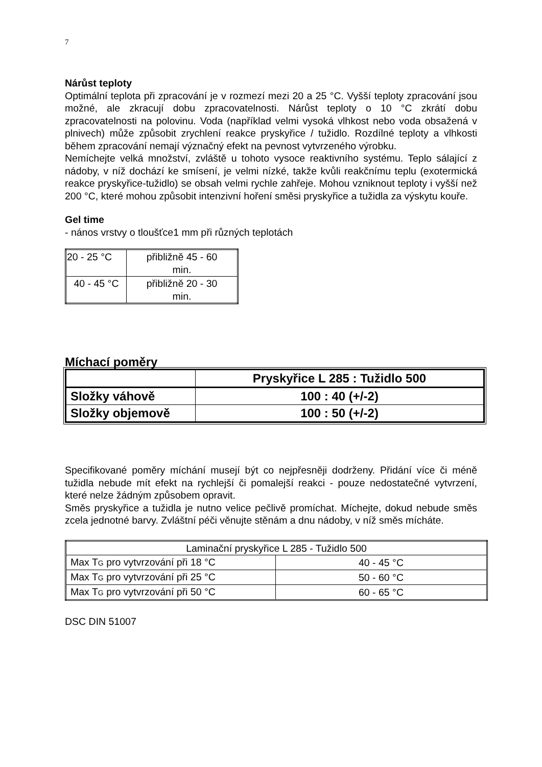7
Nárůst teploty
Optimální teplota při zpracování je v rozmezí mezi 20 a 25 °C. Vyšší teploty zpracování jsou možné, ale zkracují dobu zpracovatelnosti. Nárůst teploty o 10 °C zkrátí dobu zpracovatelnosti na polovinu. Voda (například velmi vysoká vlhkost nebo voda obsažená v plnivech) může způsobit zrychlení reakce pryskyřice / tužidlo. Rozdílné teploty a vlhkosti během zpracování nemají význačný efekt na pevnost vytvrzeného výrobku.
Nemíchejte velká množství, zvláště u tohoto vysoce reaktivního systému. Teplo sálající z nádoby, v níž dochází ke smísení, je velmi nízké, takže kvůli reakčnímu teplu (exotermická reakce pryskyřice-tužidlo) se obsah velmi rychle zahřeje. Mohou vzniknout teploty i vyšší než 200 °C, které mohou způsobit intenzivní hoření směsi pryskyřice a tužidla za výskytu kouře.
Gel time
- nános vrstvy o tloušťce1 mm při různých teplotách
| 20 - 25 °C | přibližně 45 - 60 min. |
| 40 - 45 °C | přibližně 20 - 30 min. |
Míchací poměry
| | Pryskyřice L 285 : Tužidlo 500 |
| Složky váhově | 100 : 40 (+/-2) |
| Složky objemově | 100 : 50 (+/-2) |
Specifikované poměry míchání musejí být co nejpřesněji dodrženy. Přidání více či méně tužidla nebude mít efekt na rychlejší či pomalejší reakci - pouze nedostatečné vytvrzení, které nelze žádným způsobem opravit.
Směs pryskyřice a tužidla je nutno velice pečlivě promíchat. Míchejte, dokud nebude směs zcela jednotné barvy. Zvláštní péči věnujte stěnám a dnu nádoby, v níž směs mícháte.
| Laminační pryskyřice L 285 - Tužidlo 500 | |
| Max T G pro vytvrzování při 18 °C | 40 - 45 °C |
| Max T G pro vytvrzování při 25 °C | 50 - 60 °C |
| Max T G pro vytvrzování při 50 °C | 60 - 65 °C |
DSC DIN 51007